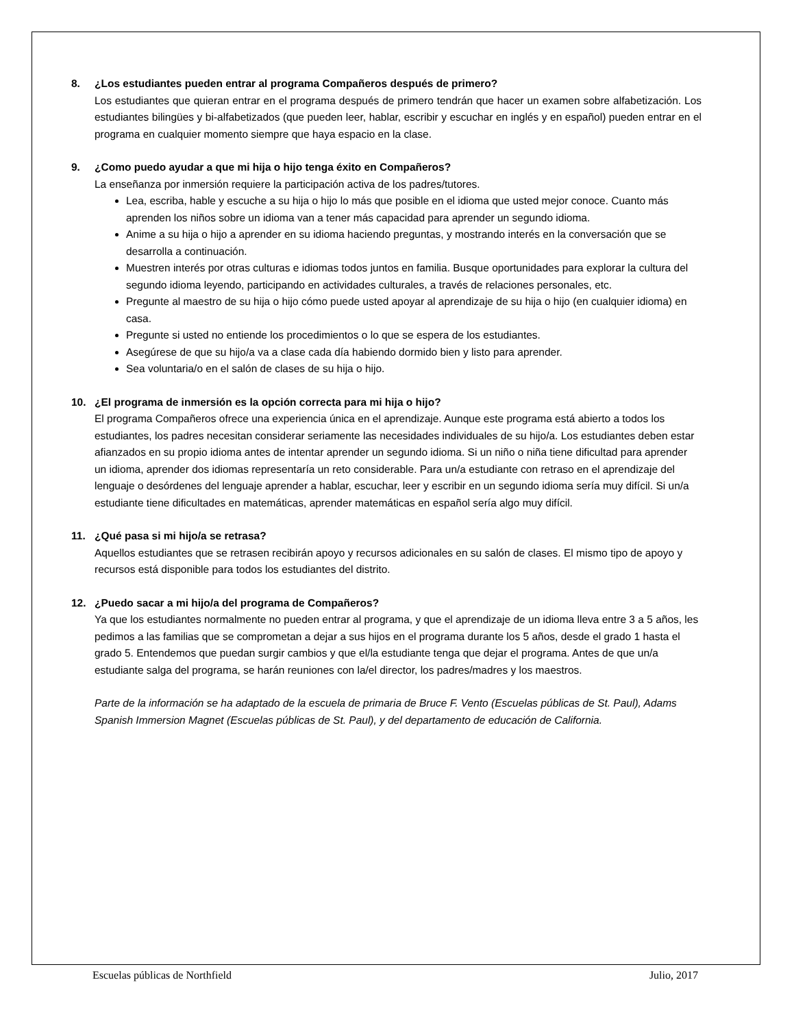8. ¿Los estudiantes pueden entrar al programa Compañeros después de primero?
Los estudiantes que quieran entrar en el programa después de primero tendrán que hacer un examen sobre alfabetización. Los estudiantes bilingües y bi-alfabetizados (que pueden leer, hablar, escribir y escuchar en inglés y en español) pueden entrar en el programa en cualquier momento siempre que haya espacio en la clase.
9. ¿Como puedo ayudar a que mi hija o hijo tenga éxito en Compañeros?
La enseñanza por inmersión requiere la participación activa de los padres/tutores.
Lea, escriba, hable y escuche a su hija o hijo lo más que posible en el idioma que usted mejor conoce. Cuanto más aprenden los niños sobre un idioma van a tener más capacidad para aprender un segundo idioma.
Anime a su hija o hijo a aprender en su idioma haciendo preguntas, y mostrando interés en la conversación que se desarrolla a continuación.
Muestren interés por otras culturas e idiomas todos juntos en familia. Busque oportunidades para explorar la cultura del segundo idioma leyendo, participando en actividades culturales, a través de relaciones personales, etc.
Pregunte al maestro de su hija o hijo cómo puede usted apoyar al aprendizaje de su hija o hijo (en cualquier idioma) en casa.
Pregunte si usted no entiende los procedimientos o lo que se espera de los estudiantes.
Asegúrese de que su hijo/a va a clase cada día habiendo dormido bien y listo para aprender.
Sea voluntaria/o en el salón de clases de su hija o hijo.
10. ¿El programa de inmersión es la opción correcta para mi hija o hijo?
El programa Compañeros ofrece una experiencia única en el aprendizaje. Aunque este programa está abierto a todos los estudiantes, los padres necesitan considerar seriamente las necesidades individuales de su hijo/a. Los estudiantes deben estar afianzados en su propio idioma antes de intentar aprender un segundo idioma. Si un niño o niña tiene dificultad para aprender un idioma, aprender dos idiomas representaría un reto considerable. Para un/a estudiante con retraso en el aprendizaje del lenguaje o desórdenes del lenguaje aprender a hablar, escuchar, leer y escribir en un segundo idioma sería muy difícil. Si un/a estudiante tiene dificultades en matemáticas, aprender matemáticas en español sería algo muy difícil.
11. ¿Qué pasa si mi hijo/a se retrasa?
Aquellos estudiantes que se retrasen recibirán apoyo y recursos adicionales en su salón de clases. El mismo tipo de apoyo y recursos está disponible para todos los estudiantes del distrito.
12. ¿Puedo sacar a mi hijo/a del programa de Compañeros?
Ya que los estudiantes normalmente no pueden entrar al programa, y que el aprendizaje de un idioma lleva entre 3 a 5 años, les pedimos a las familias que se comprometan a dejar a sus hijos en el programa durante los 5 años, desde el grado 1 hasta el grado 5. Entendemos que puedan surgir cambios y que el/la estudiante tenga que dejar el programa. Antes de que un/a estudiante salga del programa, se harán reuniones con la/el director, los padres/madres y los maestros.
Parte de la información se ha adaptado de la escuela de primaria de Bruce F. Vento (Escuelas públicas de St. Paul), Adams Spanish Immersion Magnet (Escuelas públicas de St. Paul), y del departamento de educación de California.
Escuelas públicas de Northfield Julio, 2017